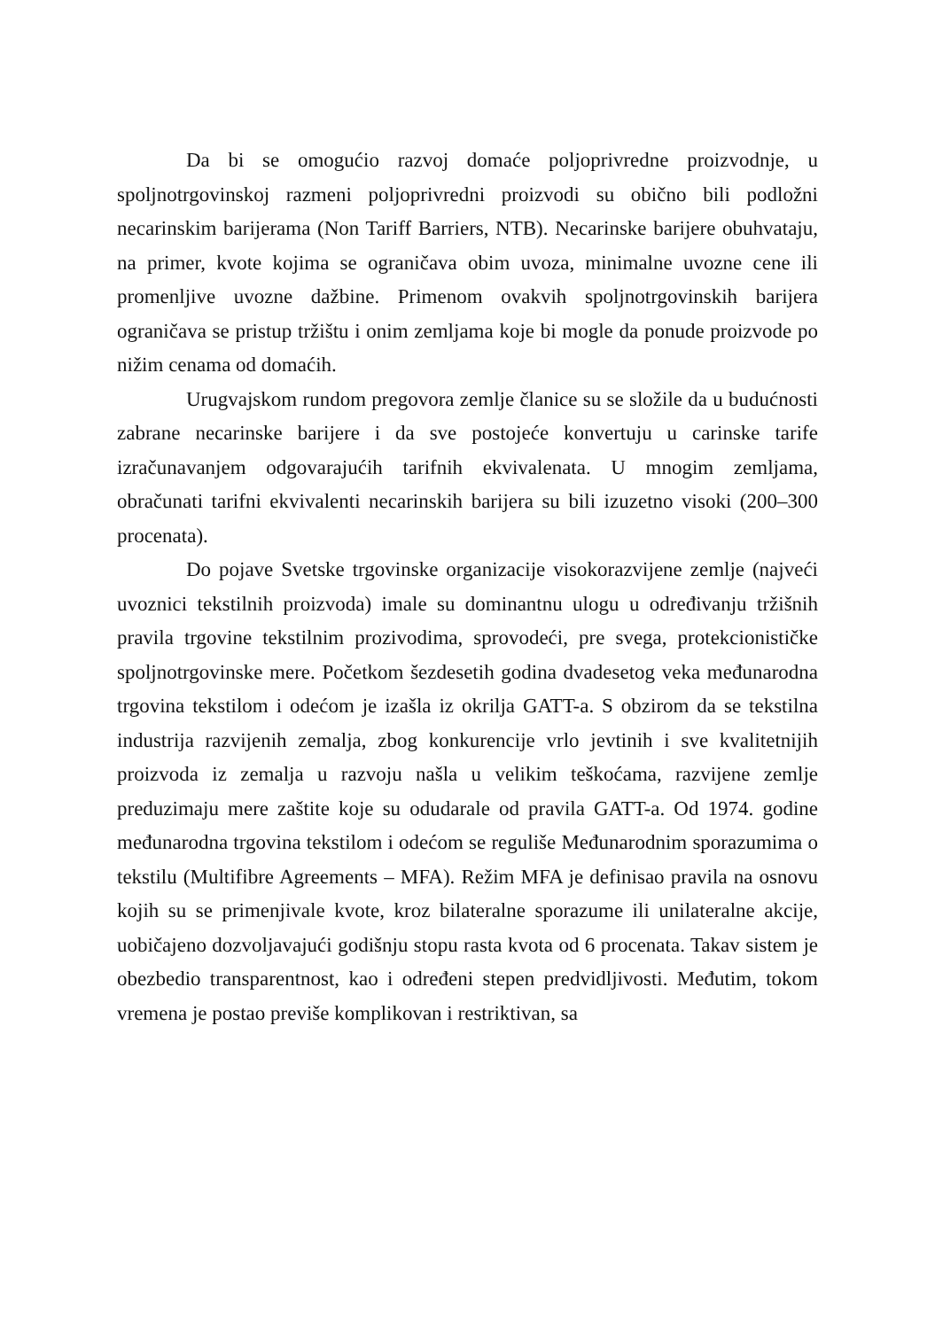Da bi se omogućio razvoj domaće poljoprivredne proizvodnje, u spoljnotrgovinskoj razmeni poljoprivredni proizvodi su obično bili podložni necarinskim barijerama (Non Tariff Barriers, NTB). Necarinske barijere obuhvataju, na primer, kvote kojima se ograničava obim uvoza, minimalne uvozne cene ili promenljive uvozne dažbine. Primenom ovakvih spoljnotrgovinskih barijera ograničava se pristup tržištu i onim zemljama koje bi mogle da ponude proizvode po nižim cenama od domaćih.
Urugvajskom rundom pregovora zemlje članice su se složile da u budućnosti zabrane necarinske barijere i da sve postojeće konvertuju u carinske tarife izračunavanjem odgovarajućih tarifnih ekvivalenata. U mnogim zemljama, obračunati tarifni ekvivalenti necarinskih barijera su bili izuzetno visoki (200–300 procenata).
Do pojave Svetske trgovinske organizacije visokorazvijene zemlje (najveći uvoznici tekstilnih proizvoda) imale su dominantnu ulogu u određivanju tržišnih pravila trgovine tekstilnim prozivodima, sprovodeći, pre svega, protekcionističke spoljnotrgovinske mere. Početkom šezdesetih godina dvadesetog veka međunarodna trgovina tekstilom i odećom je izašla iz okrilja GATT-a. S obzirom da se tekstilna industrija razvijenih zemalja, zbog konkurencije vrlo jevtinih i sve kvalitetnijih proizvoda iz zemalja u razvoju našla u velikim teškoćama, razvijene zemlje preduzimaju mere zaštite koje su odudarale od pravila GATT-a. Od 1974. godine međunarodna trgovina tekstilom i odećom se reguliše Međunarodnim sporazumima o tekstilu (Multifibre Agreements – MFA). Režim MFA je definisao pravila na osnovu kojih su se primenjivale kvote, kroz bilateralne sporazume ili unilateralne akcije, uobičajeno dozvoljavajući godišnju stopu rasta kvota od 6 procenata. Takav sistem je obezbedio transparentnost, kao i određeni stepen predvidljivosti. Međutim, tokom vremena je postao previše komplikovan i restriktivan, sa